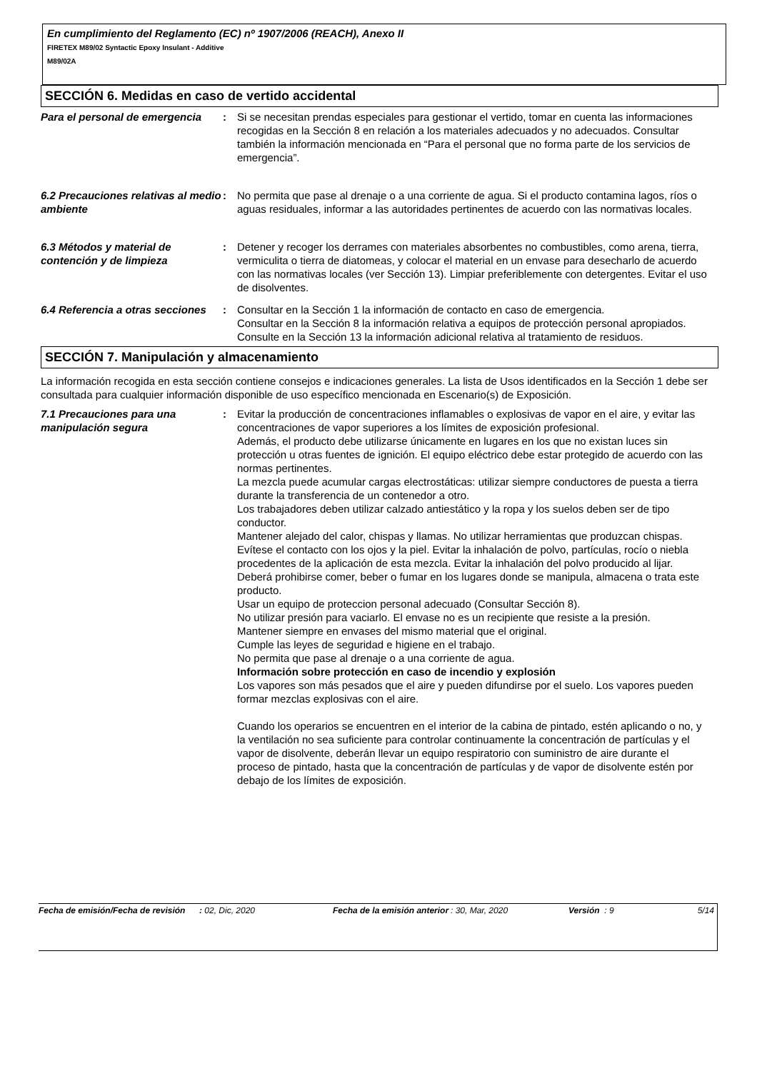En cumplimiento del Reglamento (EC) nº 1907/2006 (REACH), Anexo II
FIRETEX M89/02 Syntactic Epoxy Insulant - Additive
M89/02A
SECCIÓN 6. Medidas en caso de vertido accidental
Para el personal de emergencia
: Si se necesitan prendas especiales para gestionar el vertido, tomar en cuenta las informaciones recogidas en la Sección 8 en relación a los materiales adecuados y no adecuados. Consultar también la información mencionada en “Para el personal que no forma parte de los servicios de emergencia”.
6.2 Precauciones relativas al medio ambiente
: No permita que pase al drenaje o a una corriente de agua. Si el producto contamina lagos, ríos o aguas residuales, informar a las autoridades pertinentes de acuerdo con las normativas locales.
6.3 Métodos y material de contención y de limpieza
: Detener y recoger los derrames con materiales absorbentes no combustibles, como arena, tierra, vermiculita o tierra de diatomeas, y colocar el material en un envase para desecharlo de acuerdo con las normativas locales (ver Sección 13). Limpiar preferiblemente con detergentes. Evitar el uso de disolventes.
6.4 Referencia a otras secciones
: Consultar en la Sección 1 la información de contacto en caso de emergencia.
Consultar en la Sección 8 la información relativa a equipos de protección personal apropiados.
Consulte en la Sección 13 la información adicional relativa al tratamiento de residuos.
SECCIÓN 7. Manipulación y almacenamiento
La información recogida en esta sección contiene consejos e indicaciones generales. La lista de Usos identificados en la Sección 1 debe ser consultada para cualquier información disponible de uso específico mencionada en Escenario(s) de Exposición.
7.1 Precauciones para una manipulación segura
: Evitar la producción de concentraciones inflamables o explosivas de vapor en el aire, y evitar las concentraciones de vapor superiores a los límites de exposición profesional.
Además, el producto debe utilizarse únicamente en lugares en los que no existan luces sin protección u otras fuentes de ignición. El equipo eléctrico debe estar protegido de acuerdo con las normas pertinentes.
La mezcla puede acumular cargas electrostáticas: utilizar siempre conductores de puesta a tierra durante la transferencia de un contenedor a otro.
Los trabajadores deben utilizar calzado antiestático y la ropa y los suelos deben ser de tipo conductor.
Mantener alejado del calor, chispas y llamas. No utilizar herramientas que produzcan chispas.
Evítese el contacto con los ojos y la piel. Evitar la inhalación de polvo, partículas, rocío o niebla procedentes de la aplicación de esta mezcla. Evitar la inhalación del polvo producido al lijar.
Deberá prohibirse comer, beber o fumar en los lugares donde se manipula, almacena o trata este producto.
Usar un equipo de proteccion personal adecuado (Consultar Sección 8).
No utilizar presión para vaciarlo. El envase no es un recipiente que resiste a la presión.
Mantener siempre en envases del mismo material que el original.
Cumple las leyes de seguridad e higiene en el trabajo.
No permita que pase al drenaje o a una corriente de agua.
Información sobre protección en caso de incendio y explosión
Los vapores son más pesados que el aire y pueden difundirse por el suelo. Los vapores pueden formar mezclas explosivas con el aire.
Cuando los operarios se encuentren en el interior de la cabina de pintado, estén aplicando o no, y la ventilación no sea suficiente para controlar continuamente la concentración de partículas y el vapor de disolvente, deberán llevar un equipo respiratorio con suministro de aire durante el proceso de pintado, hasta que la concentración de partículas y de vapor de disolvente estén por debajo de los límites de exposición.
Fecha de emisión/Fecha de revisión
: 02, Dic, 2020 Fecha de la emisión anterior
: 30, Mar, 2020 Versión : 9 5/14